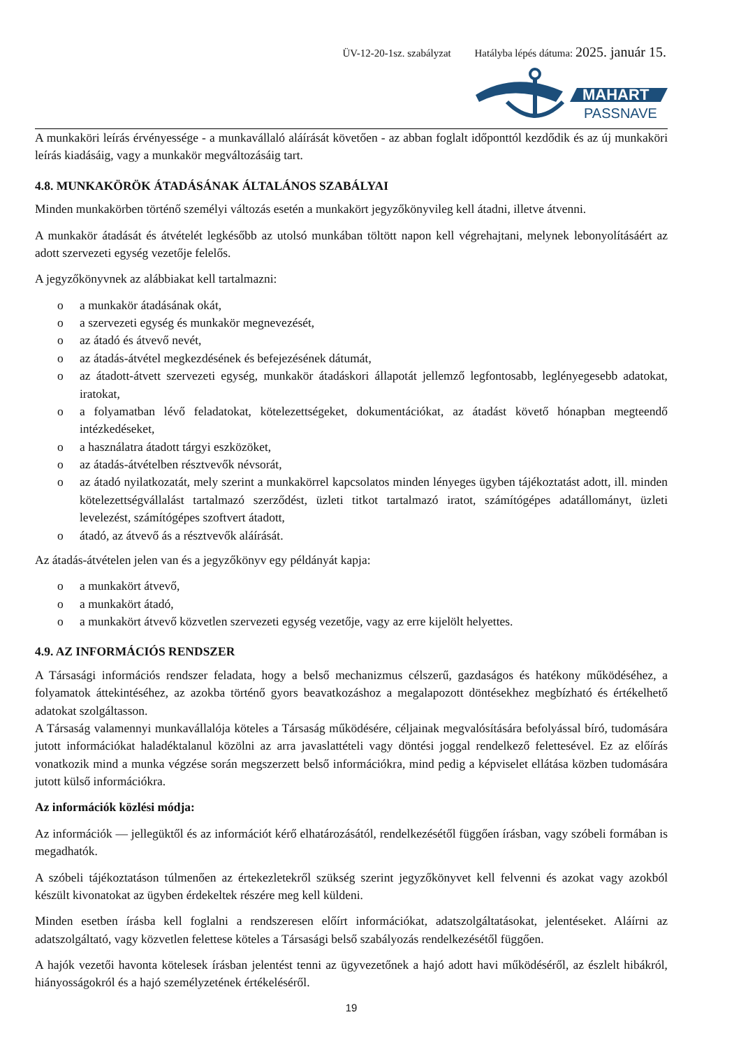ÜV-12-20-1sz. szabályzat Hatályba lépés dátuma: 2025. január 15.
MAHART
PASSNAVE
A munkaköri leírás érvényessége - a munkavállaló aláírását követően - az abban foglalt időponttól kezdődik és az új munkaköri leírás kiadásáig, vagy a munkakör megváltozásáig tart.
4.8. MUNKAKÖRÖK ÁTADÁSÁNAK ÁLTALÁNOS SZABÁLYAI
Minden munkakörben történő személyi változás esetén a munkakört jegyzőkönyvileg kell átadni, illetve átvenni.
A munkakör átadását és átvételét legkésőbb az utolsó munkában töltött napon kell végrehajtani, melynek lebonyolításáért az adott szervezeti egység vezetője felelős.
A jegyzőkönyvnek az alábbiakat kell tartalmazni:
o a munkakör átadásának okát,
o a szervezeti egység és munkakör megnevezését,
o az átadó és átvevő nevét,
o az átadás-átvétel megkezdésének és befejezésének dátumát,
o az átadott-átvett szervezeti egység, munkakör átadáskori állapotát jellemző legfontosabb, leglényegesebb adatokat, iratokat,
o a folyamatban lévő feladatokat, kötelezettségeket, dokumentációkat, az átadást követő hónapban megteendő intézkedéseket,
o a használatra átadott tárgyi eszközöket,
o az átadás-átvételben résztvevők névsorát,
o az átadó nyilatkozatát, mely szerint a munkakörrel kapcsolatos minden lényeges ügyben tájékoztatást adott, ill. minden kötelezettségvállalást tartalmazó szerződést, üzleti titkot tartalmazó iratot, számítógépes adatállományt, üzleti levelezést, számítógépes szoftvert átadott,
o átadó, az átvevő ás a résztvevők aláírását.
Az átadás-átvételen jelen van és a jegyzőkönyv egy példányát kapja:
o a munkakört átvevő,
o a munkakört átadó,
o a munkakört átvevő közvetlen szervezeti egység vezetője, vagy az erre kijelölt helyettes.
4.9. AZ INFORMÁCIÓS RENDSZER
A Társasági információs rendszer feladata, hogy a belső mechanizmus célszerű, gazdaságos és hatékony működéséhez, a folyamatok áttekintéséhez, az azokba történő gyors beavatkozáshoz a megalapozott döntésekhez megbízható és értékelhető adatokat szolgáltasson.
A Társaság valamennyi munkavállalója köteles a Társaság működésére, céljainak megvalósítására befolyással bíró, tudomására jutott információkat haladéktalanul közölni az arra javaslattételi vagy döntési joggal rendelkező felettesével. Ez az előírás vonatkozik mind a munka végzése során megszerzett belső információkra, mind pedig a képviselet ellátása közben tudomására jutott külső információkra.
Az információk közlési módja:
Az információk — jellegüktől és az információt kérő elhatározásától, rendelkezésétől függően írásban, vagy szóbeli formában is megadhatók.
A szóbeli tájékoztatáson túlmenően az értekezletekről szükség szerint jegyzőkönyvet kell felvenni és azokat vagy azokból készült kivonatokat az ügyben érdekeltek részére meg kell küldeni.
Minden esetben írásba kell foglalni a rendszeresen előírt információkat, adatszolgáltatásokat, jelentéseket. Aláírni az adatszolgáltató, vagy közvetlen felettese köteles a Társasági belső szabályozás rendelkezésétől függően.
A hajók vezetői havonta kötelesek írásban jelentést tenni az ügyvezetőnek a hajó adott havi működéséről, az észlelt hibákról, hiányosságokról és a hajó személyzetének értékeléséről.
19